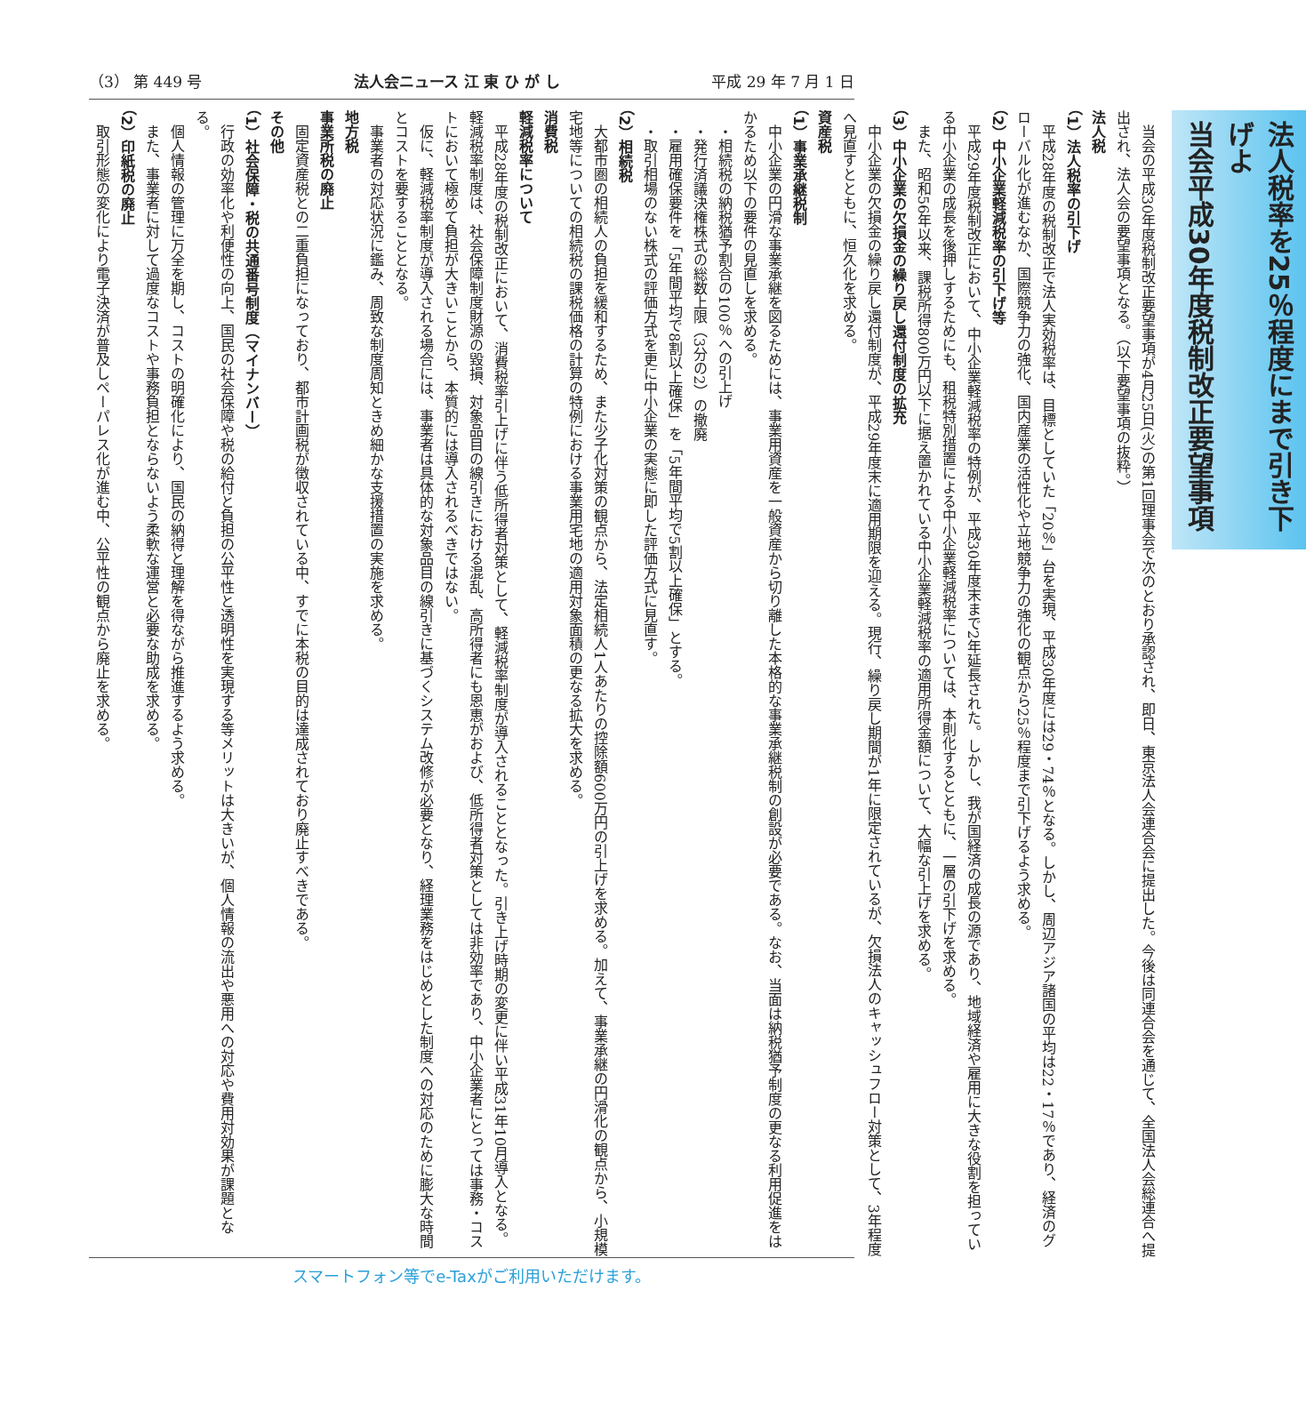（3） 第 449 号 法人会ニュース 江 東 ひ が し 平成 29 年 7 月 1 日
法人税率を25％程度にまで引き下げよ
当会平成30年度税制改正要望事項
当会の平成30年度税制改正要望事項が4月25日(火)の第1回理事会で次のとおり承認され、即日、東京法人会連合会に提出した。今後は同連合会を通じて、全国法人会総連合へ提出され、法人会の要望事項となる。（以下要望事項の抜粋。）
法人税
（1）法人税率の引下げ
平成28年度の税制改正で法人実効税率は、目標としていた「20％」台を実現、平成30年度には29・74％となる。しかし、周辺アジア諸国の平均は22・17％であり、経済のグローバル化が進むなか、国際競争力の強化、国内産業の活性化や立地競争力の強化の観点から25％程度まで引下げるよう求める。
（2）中小企業軽減税率の引下げ等
平成29年度税制改正において、中小企業軽減税率の特例が、平成30年度末まで2年延長された。しかし、我が国経済の成長の源であり、地域経済や雇用に大きな役割を担っている中小企業の成長を後押しするためにも、租税特別措置による中小企業軽減税率については、本則化するとともに、一層の引下げを求める。
また、昭和56年以来、課税所得800万円以下に据え置かれている中小企業軽減税率の適用所得金額について、大幅な引上げを求める。
（3）中小企業の欠損金の繰り戻し還付制度の拡充
中小企業の欠損金の繰り戻し還付制度が、平成29年度末に適用期限を迎える。現行、繰り戻し期間が1年に限定されているが、欠損法人のキャッシュフロー対策として、3年程度へ見直すとともに、恒久化を求める。
資産税
（1）事業承継税制
中小企業の円滑な事業承継を図るためには、事業用資産を一般資産から切り離した本格的な事業承継税制の創設が必要である。なお、当面は納税猶予制度の更なる利用促進をはかるため以下の要件の見直しを求める。
・相続税の納税猶予割合の100％への引上げ
・発行済議決権株式の総数上限（3分の2）の撤廃
・雇用確保要件を「5年間平均で8割以上確保」を「5年間平均で5割以上確保」とする。
・取引相場のない株式の評価方式を更に中小企業の実態に即した評価方式に見直す。
（2）相続税
大都市圏の相続人の負担を緩和するため、また少子化対策の観点から、法定相続人1人あたりの控除額600万円の引上げを求める。加えて、事業承継の円滑化の観点から、小規模宅地等についての相続税の課税価格の計算の特例における事業用宅地の適用対象面積の更なる拡大を求める。
消費税
軽減税率について
平成28年度の税制改正において、消費税率引上げに伴う低所得者対策として、軽減税率制度が導入されることとなった。引き上げ時期の変更に伴い平成31年10月導入となる。軽減税率制度は、社会保障制度財源の毀損、対象品目の線引きにおける混乱、高所得者にも恩恵がおよび、低所得者対策としては非効率であり、中小企業者にとっては事務・コストにおいて極めて負担が大きいことから、本質的には導入されるべきではない。
仮に、軽減税率制度が導入される場合には、事業者は具体的な対象品目の線引きに基づくシステム改修が必要となり、経理業務をはじめとした制度への対応のために膨大な時間とコストを要することとなる。
事業者の対応状況に鑑み、周致な制度周知ときめ細かな支援措置の実施を求める。
地方税
事業所税の廃止
固定資産税との二重負担になっており、都市計画税が徴収されている中、すでに本税の目的は達成されており廃止すべきである。
その他
（1）社会保障・税の共通番号制度（マイナンバー）
行政の効率化や利便性の向上、国民の社会保障や税の給付と負担の公平性と透明性を実現する等メリットは大きいが、個人情報の流出や悪用への対応や費用対効果が課題となる。
個人情報の管理に万全を期し、コストの明確化により、国民の納得と理解を得ながら推進するよう求める。
また、事業者に対して過度なコストや事務負担とならないよう柔軟な運営と必要な助成を求める。
（2）印紙税の廃止
取引形態の変化により電子決済が普及しペーパレス化が進む中、公平性の観点から廃止を求める。
スマートフォン等でe-Taxがご利用いただけます。